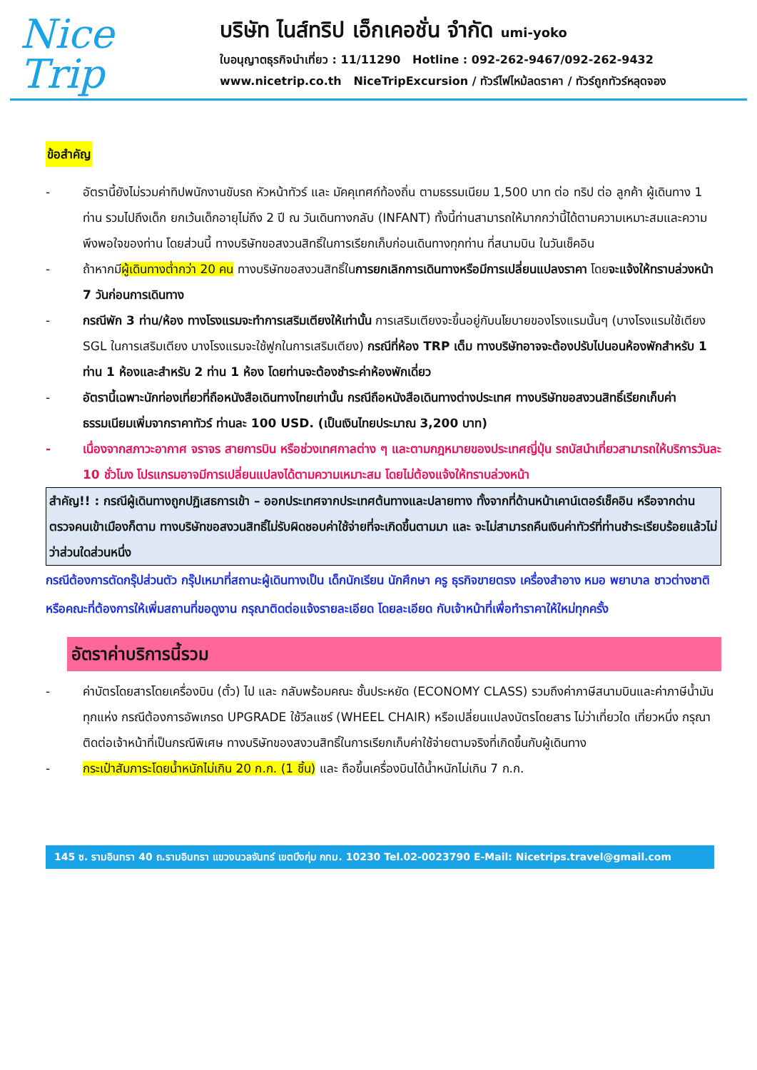Nice
Trip
บริษัท ไนส์ทริป เอ็กเคอชั่น จำกัด umi-yoko
ใบอนุญาตธุรกิจนำเที่ยว : 11/11290 Hotline : 092-262-9467/092-262-9432
www.nicetrip.co.th NiceTripExcursion / ทัวร์ไฟไหม้ลดราคา / ทัวร์ถูกทัวร์หลุดจอง
ข้อสำคัญ
- อัตรานี้ยังไม่รวมค่าทิปพนักงานขับรถ หัวหน้าทัวร์ และ มัคคุเทศก์ท้องถิ่น ตามธรรมเนียม 1,500 บาท ต่อ ทริป ต่อ ลูกค้า ผู้เดินทาง 1 ท่าน รวมไปถึงเด็ก ยกเว้นเด็กอายุไม่ถึง 2 ปี ณ วันเดินทางกลับ (INFANT) ทั้งนี้ท่านสามารถให้มากกว่านี้ได้ตามความเหมาะสมและความพึงพอใจของท่าน โดยส่วนนี้ ทางบริษัทขอสงวนสิทธิ์ในการเรียกเก็บก่อนเดินทางทุกท่าน ที่สนามบิน ในวันเช็คอิน
- ถ้าหากมีผู้เดินทางต่ำกว่า 20 คน ทางบริษัทขอสงวนสิทธิ์ในการยกเลิกการเดินทางหรือมีการเปลี่ยนแปลงราคา โดยจะแจ้งให้ทราบล่วงหน้า 7 วันก่อนการเดินทาง
- กรณีพัก 3 ท่าน/ห้อง ทางโรงแรมจะทำการเสริมเตียงให้เท่านั้น การเสริมเตียงจะขึ้นอยู่กับนโยบายของโรงแรมนั้นๆ (บางโรงแรมใช้เตียง SGL ในการเสริมเตียง บางโรงแรมจะใช้ฟูกในการเสริมเตียง) กรณีที่ห้อง TRP เต็ม ทางบริษัทอาจจะต้องปรับไปนอนห้องพักสำหรับ 1 ท่าน 1 ห้องและสำหรับ 2 ท่าน 1 ห้อง โดยท่านจะต้องชำระค่าห้องพักเดี่ยว
- อัตรานี้เฉพาะนักท่องเที่ยวที่ถือหนังสือเดินทางไทยเท่านั้น กรณีถือหนังสือเดินทางต่างประเทศ ทางบริษัทขอสงวนสิทธิ์เรียกเก็บค่าธรรมเนียมเพิ่มจากราคาทัวร์ ท่านละ 100 USD. (เป็นเงินไทยประมาณ 3,200 บาท)
- เนื่องจากสภาวะอากาศ จราจร สายการบิน หรือช่วงเทศกาลต่าง ๆ และตามกฎหมายของประเทศญี่ปุ่น รถบัสนำเที่ยวสามารถให้บริการวันละ 10 ชั่วโมง โปรแกรมอาจมีการเปลี่ยนแปลงได้ตามความเหมาะสม โดยไม่ต้องแจ้งให้ทราบล่วงหน้า
สำคัญ!! : กรณีผู้เดินทางถูกปฏิเสธการเข้า – ออกประเทศจากประเทศต้นทางและปลายทาง ทั้งจากที่ด้านหน้าเคาน์เตอร์เช็คอิน หรือจากด่านตรวจคนเข้าเมืองก็ตาม ทางบริษัทขอสงวนสิทธิ์ไม่รับผิดชอบค่าใช้จ่ายที่จะเกิดขึ้นตามมา และ จะไม่สามารถคืนเงินค่าทัวร์ที่ท่านชำระเรียบร้อยแล้วไม่ว่าส่วนใดส่วนหนึ่ง
กรณีต้องการตัดกรุ๊ปส่วนตัว กรุ๊ปเหมาที่สถานะผู้เดินทางเป็น เด็กนักเรียน นักศึกษา ครู ธุรกิจขายตรง เครื่องสำอาง หมอ พยาบาล ชาวต่างชาติ หรือคณะที่ต้องการให้เพิ่มสถานที่ขอดูงาน กรุณาติดต่อแจ้งรายละเอียด โดยละเอียด กับเจ้าหน้าที่เพื่อทำราคาให้ใหม่ทุกครั้ง
อัตราค่าบริการนี้รวม
- ค่าบัตรโดยสารโดยเครื่องบิน (ตั๋ว) ไป และ กลับพร้อมคณะ ชั้นประหยัด (ECONOMY CLASS) รวมถึงค่าภาษีสนามบินและค่าภาษีน้ำมันทุกแห่ง กรณีต้องการอัพเกรด UPGRADE ใช้วีลแชร์ (WHEEL CHAIR) หรือเปลี่ยนแปลงบัตรโดยสาร ไม่ว่าเที่ยวใด เที่ยวหนึ่ง กรุณาติดต่อเจ้าหน้าที่เป็นกรณีพิเศษ ทางบริษัทของสงวนสิทธิ์ในการเรียกเก็บค่าใช้จ่ายตามจริงที่เกิดขึ้นกับผู้เดินทาง
- กระเป๋าสัมภาระโดยน้ำหนักไม่เกิน 20 ก.ก. (1 ชิ้น) และ ถือขึ้นเครื่องบินได้น้ำหนักไม่เกิน 7 ก.ก.
145 ซ. รามอินทรา 40 ถ.รามอินทรา แขวงนวลจันทร์ เขตบึงกุ่ม กทม. 10230 Tel.02-0023790 E-Mail: Nicetrips.travel@gmail.com